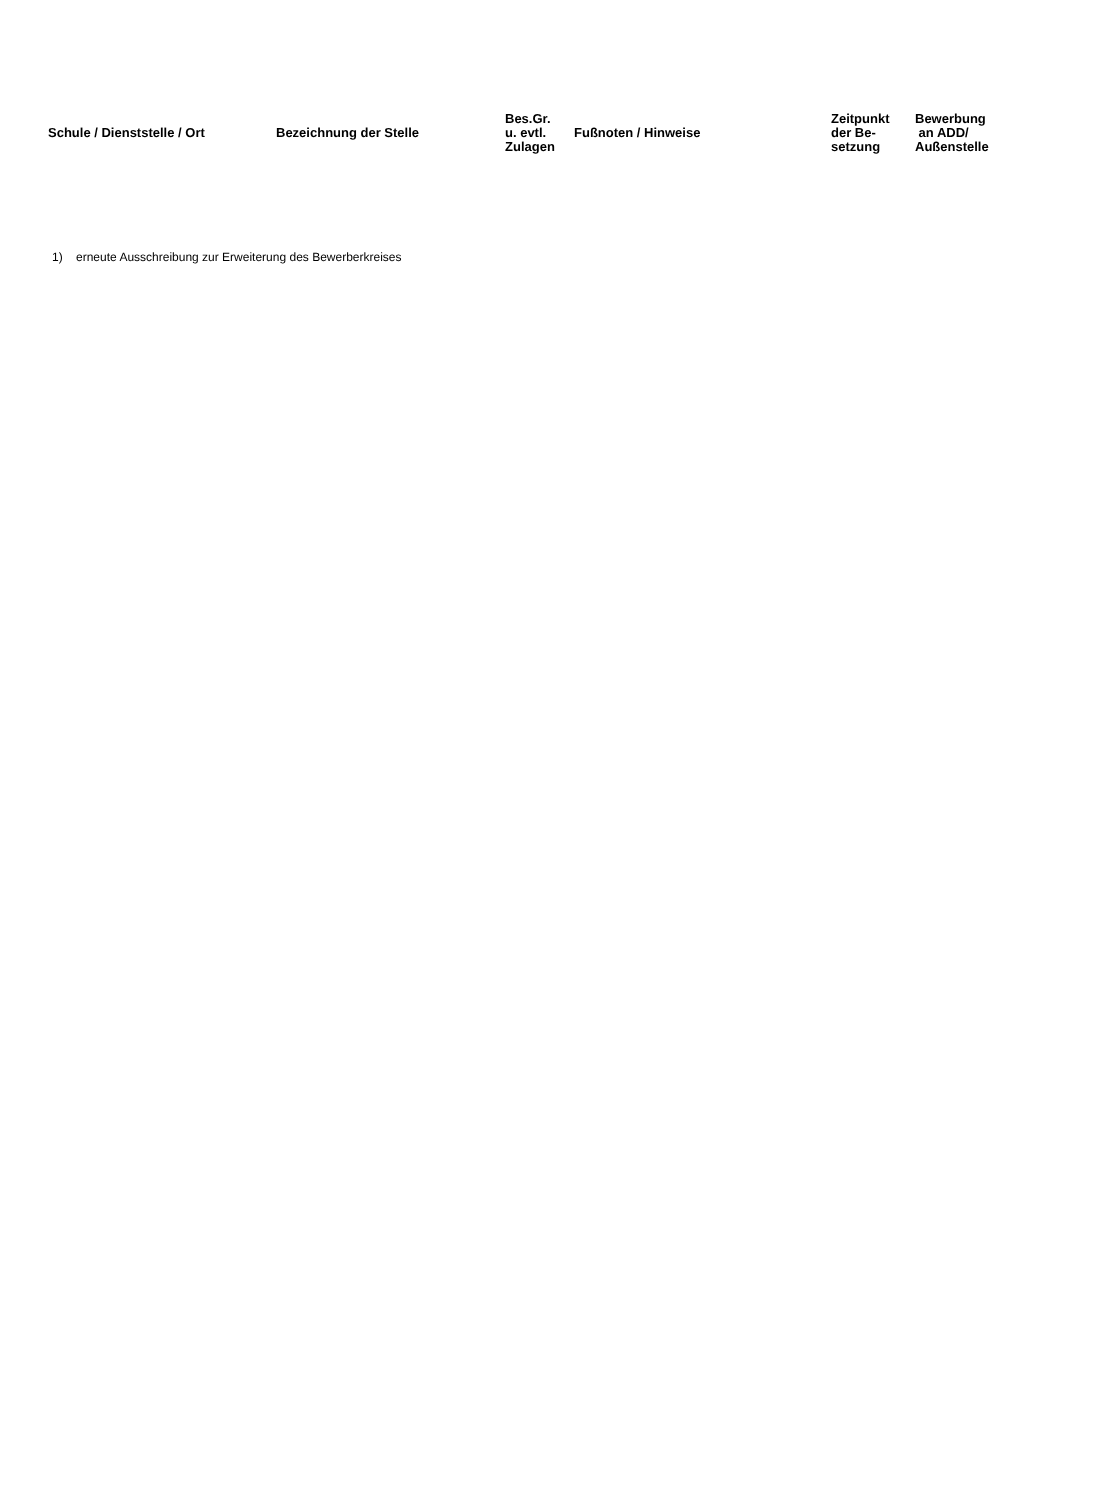| Schule / Dienststelle / Ort | Bezeichnung der Stelle | Bes.Gr. u. evtl. Zulagen | Fußnoten / Hinweise | Zeitpunkt der Be- setzung | Bewerbung an ADD/ Außenstelle |
| --- | --- | --- | --- | --- | --- |
1) erneute Ausschreibung zur Erweiterung des Bewerberkreises